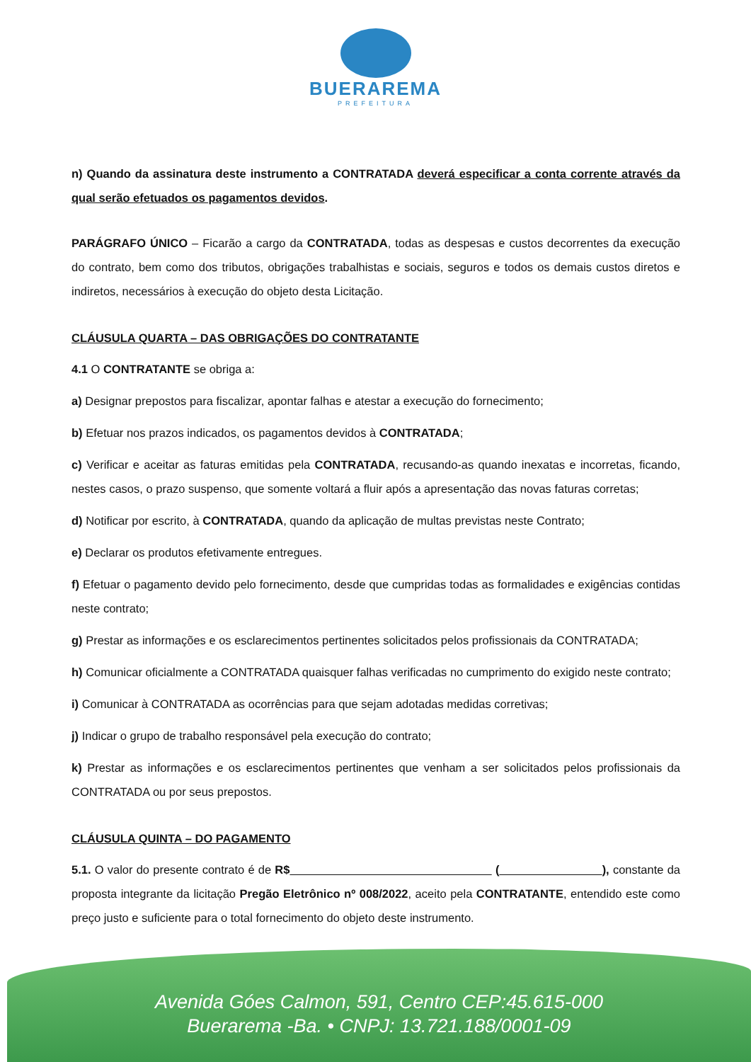BUERAREMA
PREFEITURA
n) Quando da assinatura deste instrumento a CONTRATADA deverá especificar a conta corrente através da qual serão efetuados os pagamentos devidos.
PARÁGRAFO ÚNICO – Ficarão a cargo da CONTRATADA, todas as despesas e custos decorrentes da execução do contrato, bem como dos tributos, obrigações trabalhistas e sociais, seguros e todos os demais custos diretos e indiretos, necessários à execução do objeto desta Licitação.
CLÁUSULA QUARTA – DAS OBRIGAÇÕES DO CONTRATANTE
4.1 O CONTRATANTE se obriga a:
a) Designar prepostos para fiscalizar, apontar falhas e atestar a execução do fornecimento;
b) Efetuar nos prazos indicados, os pagamentos devidos à CONTRATADA;
c) Verificar e aceitar as faturas emitidas pela CONTRATADA, recusando-as quando inexatas e incorretas, ficando, nestes casos, o prazo suspenso, que somente voltará a fluir após a apresentação das novas faturas corretas;
d) Notificar por escrito, à CONTRATADA, quando da aplicação de multas previstas neste Contrato;
e) Declarar os produtos efetivamente entregues.
f) Efetuar o pagamento devido pelo fornecimento, desde que cumpridas todas as formalidades e exigências contidas neste contrato;
g) Prestar as informações e os esclarecimentos pertinentes solicitados pelos profissionais da CONTRATADA;
h) Comunicar oficialmente a CONTRATADA quaisquer falhas verificadas no cumprimento do exigido neste contrato;
i) Comunicar à CONTRATADA as ocorrências para que sejam adotadas medidas corretivas;
j) Indicar o grupo de trabalho responsável pela execução do contrato;
k) Prestar as informações e os esclarecimentos pertinentes que venham a ser solicitados pelos profissionais da CONTRATADA ou por seus prepostos.
CLÁUSULA QUINTA – DO PAGAMENTO
5.1. O valor do presente contrato é de R$ ( ), constante da proposta integrante da licitação Pregão Eletrônico nº 008/2022, aceito pela CONTRATANTE, entendido este como preço justo e suficiente para o total fornecimento do objeto deste instrumento.
Avenida Góes Calmon, 591, Centro CEP:45.615-000
Buerarema -Ba. • CNPJ: 13.721.188/0001-09